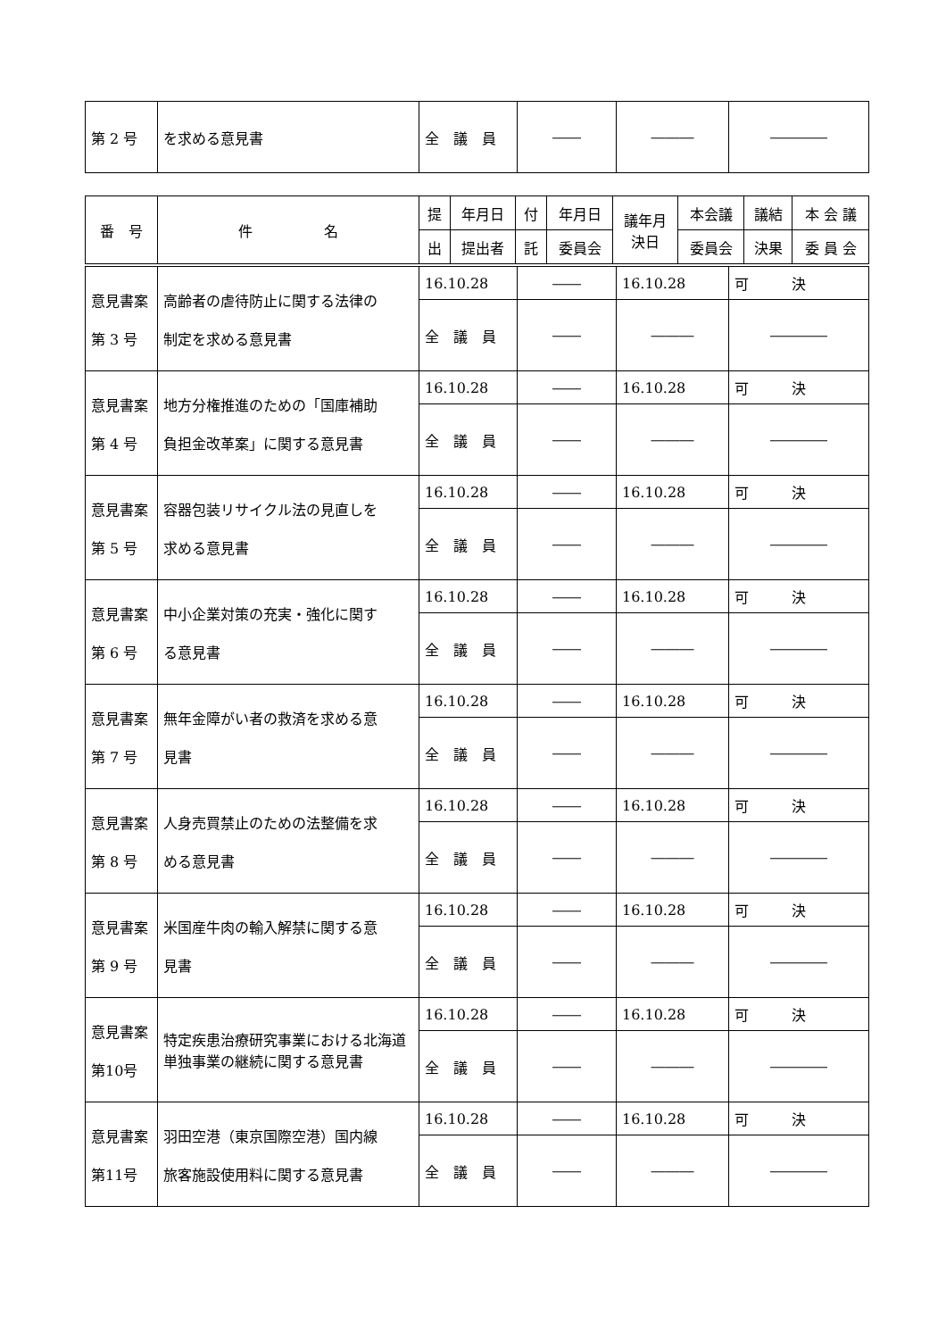| 第 2 号 | を求める意見書 | 全 議 員 | ―― | ――― | ―――― |
| 番 号 | 件 名 | 提 | 年月日 | 付 | 年月日 | 議年月 決日 | 本会議 | 議結 | 本 会 議 |
| --- | --- | --- | --- | --- | --- | --- | --- | --- | --- |
| | | 出 | 提出者 | 託 | 委員会 | | 委員会 | 決果 | 委 員 会 |
| 意見書案 第 3 号 | 高齢者の虐待防止に関する法律の 制定を求める意見書 | 16.10.28 | ―― | 16.10.28 | 可 決 |
| | | 全 議 員 | ―― | ――― | ―――― |
| 意見書案 第 4 号 | 地方分権推進のための「国庫補助 負担金改革案」に関する意見書 | 16.10.28 | ―― | 16.10.28 | 可 決 |
| | | 全 議 員 | ―― | ――― | ―――― |
| 意見書案 第 5 号 | 容器包装リサイクル法の見直しを 求める意見書 | 16.10.28 | ―― | 16.10.28 | 可 決 |
| | | 全 議 員 | ―― | ――― | ―――― |
| 意見書案 第 6 号 | 中小企業対策の充実・強化に関す る意見書 | 16.10.28 | ―― | 16.10.28 | 可 決 |
| | | 全 議 員 | ―― | ――― | ―――― |
| 意見書案 第 7 号 | 無年金障がい者の救済を求める意 見書 | 16.10.28 | ―― | 16.10.28 | 可 決 |
| | | 全 議 員 | ―― | ――― | ―――― |
| 意見書案 第 8 号 | 人身売買禁止のための法整備を求 める意見書 | 16.10.28 | ―― | 16.10.28 | 可 決 |
| | | 全 議 員 | ―― | ――― | ―――― |
| 意見書案 第 9 号 | 米国産牛肉の輸入解禁に関する意 見書 | 16.10.28 | ―― | 16.10.28 | 可 決 |
| | | 全 議 員 | ―― | ――― | ―――― |
| 意見書案 第10号 | 特定疾患治療研究事業における北海道単独事業の継続に関する意見書 | 16.10.28 | ―― | 16.10.28 | 可 決 |
| | | 全 議 員 | ―― | ――― | ―――― |
| 意見書案 第11号 | 羽田空港（東京国際空港）国内線 旅客施設使用料に関する意見書 | 16.10.28 | ―― | 16.10.28 | 可 決 |
| | | 全 議 員 | ―― | ――― | ―――― |